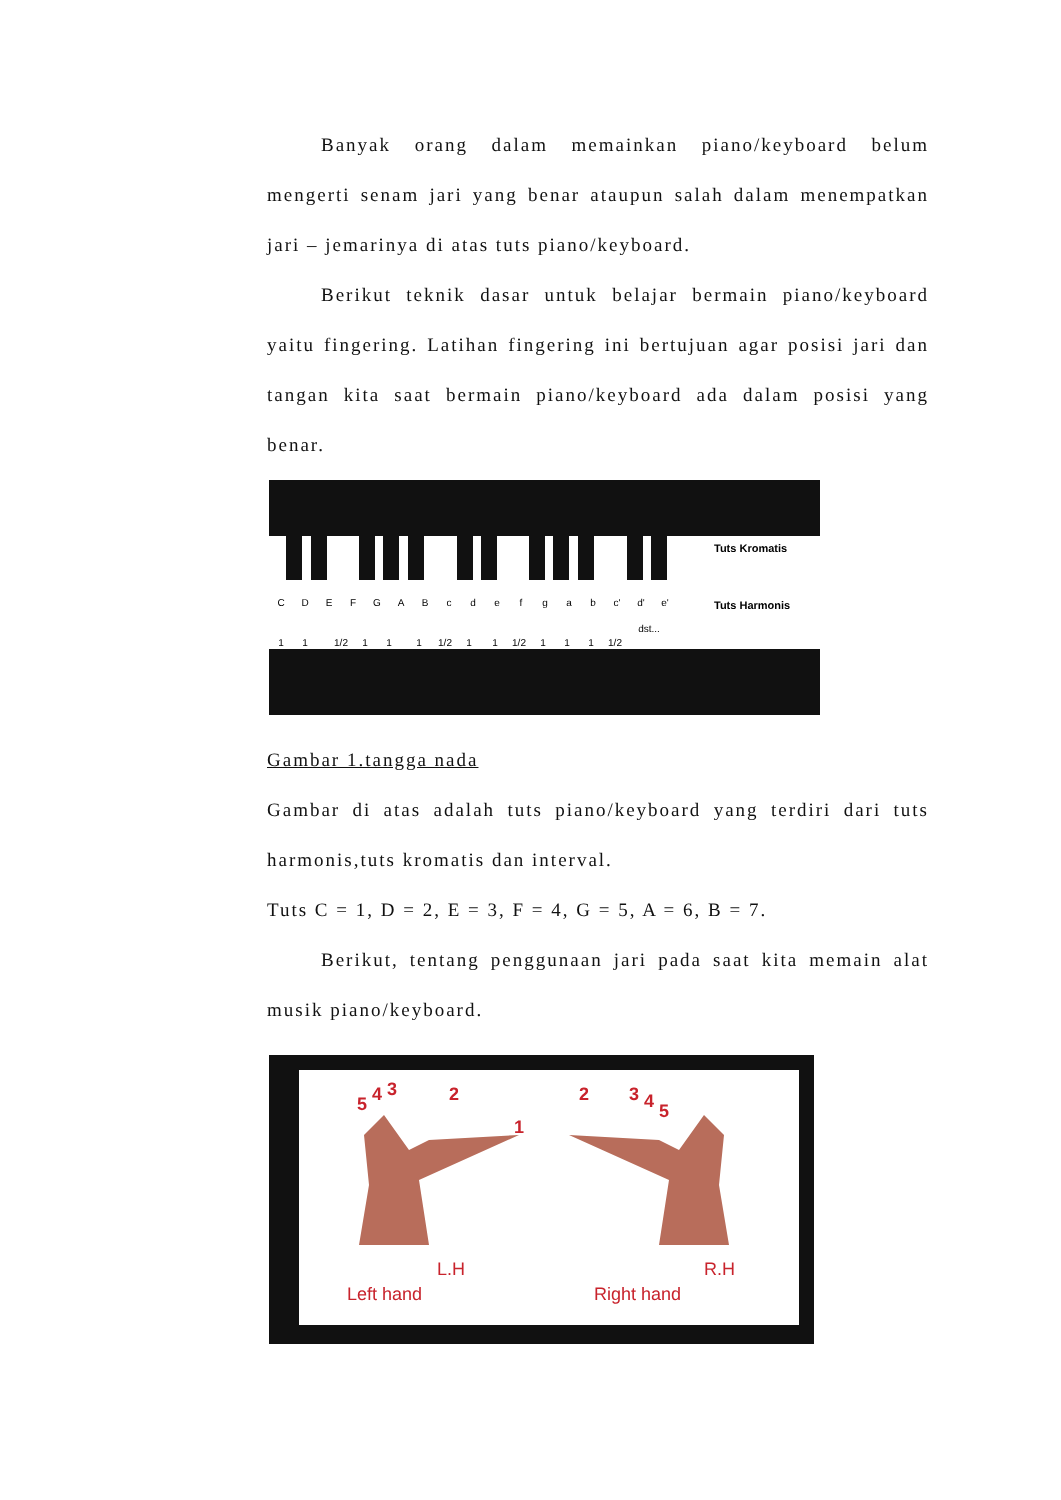Banyak orang dalam memainkan piano/keyboard belum mengerti senam jari yang benar ataupun salah dalam menempatkan jari – jemarinya di atas tuts piano/keyboard.
Berikut teknik dasar untuk belajar bermain piano/keyboard yaitu fingering. Latihan fingering ini bertujuan agar posisi jari dan tangan kita saat bermain piano/keyboard ada dalam posisi yang benar.
C
D
E
F
G
A
B
c
d
e
f
g
a
b
c'
d'
e'
1
1
1/2
1
1
1
1/2
1
1
1/2
1
1
1
1/2
dst...
Tuts Kromatis
Tuts Harmonis
Gambar 1.tangga nada
Gambar di atas adalah tuts piano/keyboard yang terdiri dari tuts harmonis,tuts kromatis dan interval.
Tuts C = 1, D = 2, E = 3, F = 4, G = 5, A = 6, B = 7.
Berikut, tentang penggunaan jari pada saat kita memain alat musik piano/keyboard.
5
4
3
2
1
2
3
4
5
L.H
Left hand
R.H
Right hand